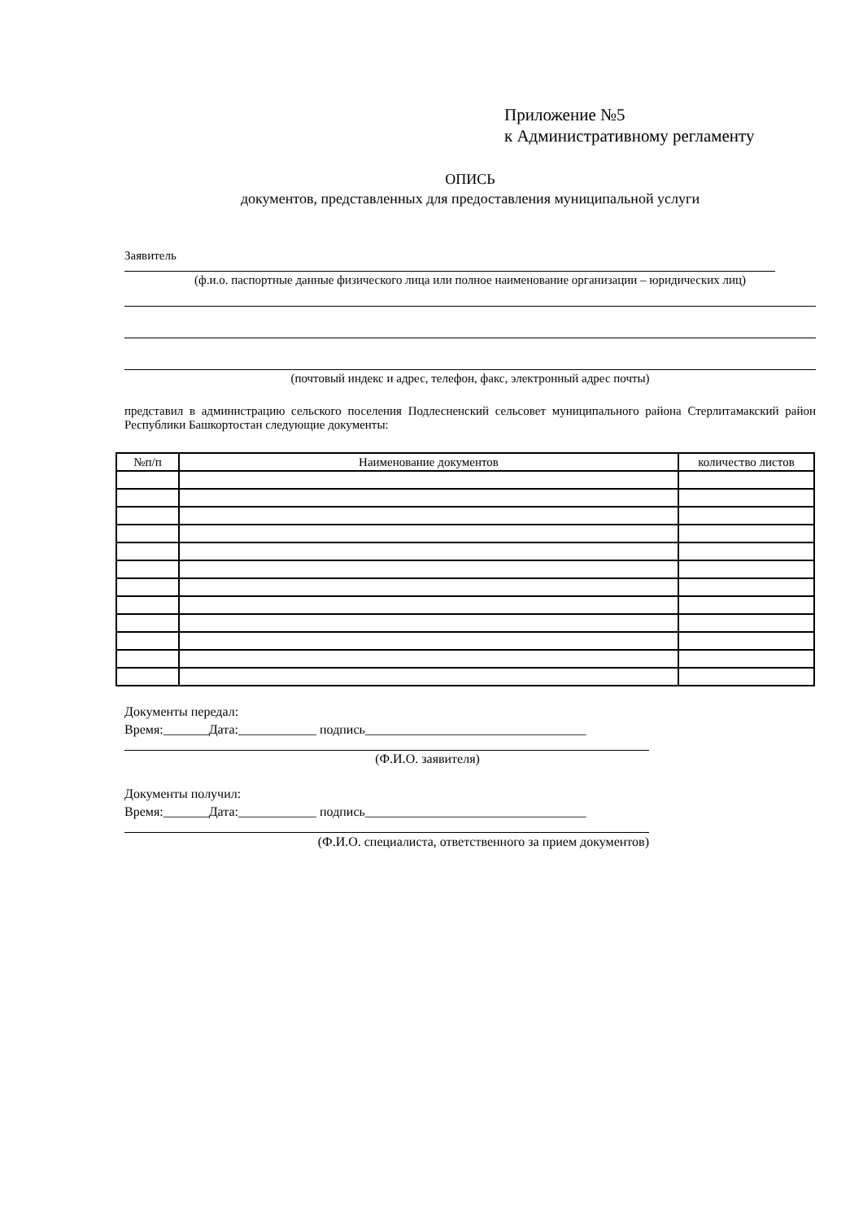Приложение №5
к Административному регламенту
ОПИСЬ
документов, представленных для предоставления муниципальной услуги
Заявитель
(ф.и.о. паспортные данные физического лица или полное наименование организации – юридических лиц)
(почтовый индекс и адрес, телефон, факс, электронный адрес почты)
представил в администрацию сельского поселения Подлесненский сельсовет муниципального района Стерлитамакский район Республики Башкортостан следующие документы:
| №п/п | Наименование документов | количество листов |
| --- | --- | --- |
Документы передал:
Время:_______Дата:____________ подпись__________________________________
(Ф.И.О. заявителя)
Документы получил:
Время:_______Дата:____________ подпись__________________________________
(Ф.И.О. специалиста, ответственного за прием документов)